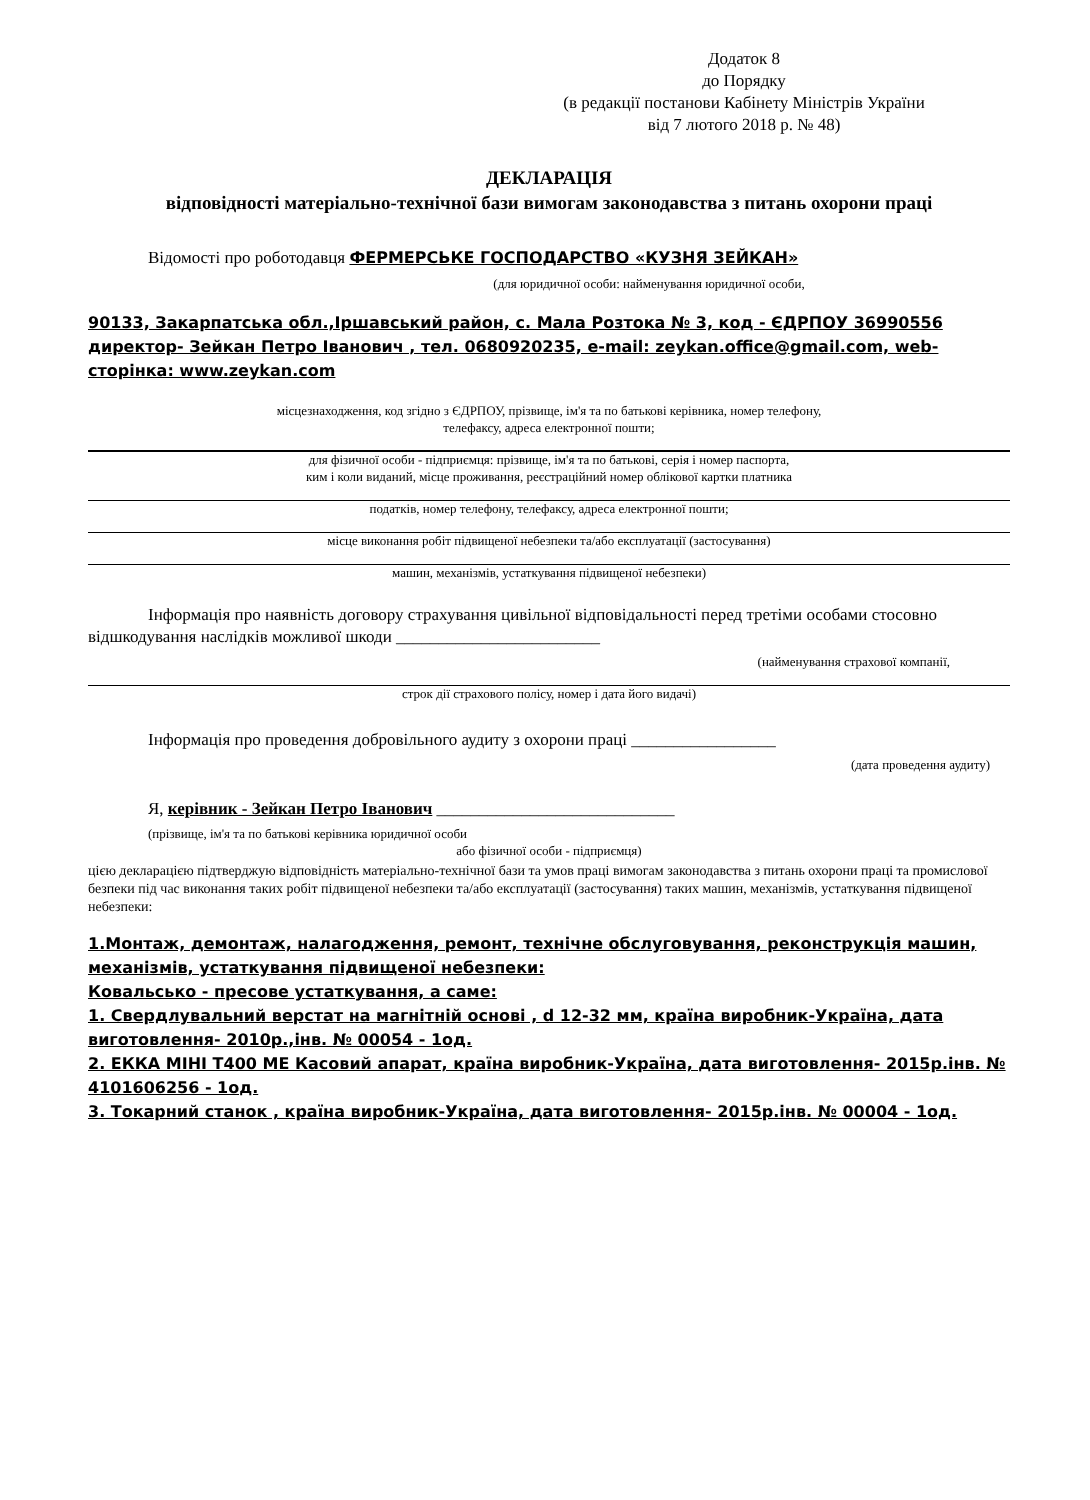Додаток 8
до Порядку
(в редакції постанови Кабінету Міністрів України
від 7 лютого 2018 р. № 48)
ДЕКЛАРАЦІЯ
відповідності матеріально-технічної бази вимогам законодавства з питань охорони праці
Відомості про роботодавця ФЕРМЕРСЬКЕ ГОСПОДАРСТВО «КУЗНЯ ЗЕЙКАН»
(для юридичної особи: найменування юридичної особи,
90133, Закарпатська обл.,Іршавський район, с. Мала Розтока № 3, код - ЄДРПОУ 36990556 директор- Зейкан Петро Іванович , тел. 0680920235, e-mail: zeykan.office@gmail.com, web-сторінка: www.zeykan.com
місцезнаходження, код згідно з ЄДРПОУ, прізвище, ім'я та по батькові керівника, номер телефону,
телефаксу, адреса електронної пошти;
для фізичної особи - підприємця: прізвище, ім'я та по батькові, серія і номер паспорта,
ким і коли виданий, місце проживання, реєстраційний номер облікової картки платника
податків, номер телефону, телефаксу, адреса електронної пошти;
місце виконання робіт підвищеної небезпеки та/або експлуатації (застосування)
машин, механізмів, устаткування підвищеної небезпеки)
Інформація про наявність договору страхування цивільної відповідальності перед третіми особами стосовно відшкодування наслідків можливої шкоди ________________________
(найменування страхової компанії,
строк дії страхового полісу, номер і дата його видачі)
Інформація про проведення добровільного аудиту з охорони праці _________________
(дата проведення аудиту)
Я, керівник - Зейкан Петро Іванович ____________________________
(прізвище, ім'я та по батькові керівника юридичної особи
або фізичної особи - підприємця)
цією декларацією підтверджую відповідність матеріально-технічної бази та умов праці вимогам законодавства з питань охорони праці та промислової безпеки під час виконання таких робіт підвищеної небезпеки та/або експлуатації (застосування) таких машин, механізмів, устаткування підвищеної небезпеки:
1.Монтаж, демонтаж, налагодження, ремонт, технічне обслуговування, реконструкція машин, механізмів, устаткування підвищеної небезпеки:
Ковальсько - пресове устаткування, а саме:
1. Свердлувальний верстат на магнітній основі , d 12-32 мм, країна виробник-Україна, дата виготовлення- 2010р.,інв. № 00054 - 1од.
2. ЕККА МІНІ Т400 МЕ Касовий апарат, країна виробник-Україна, дата виготовлення- 2015р.інв. № 4101606256 - 1од.
3. Токарний станок , країна виробник-Україна, дата виготовлення- 2015р.інв. № 00004 - 1од.